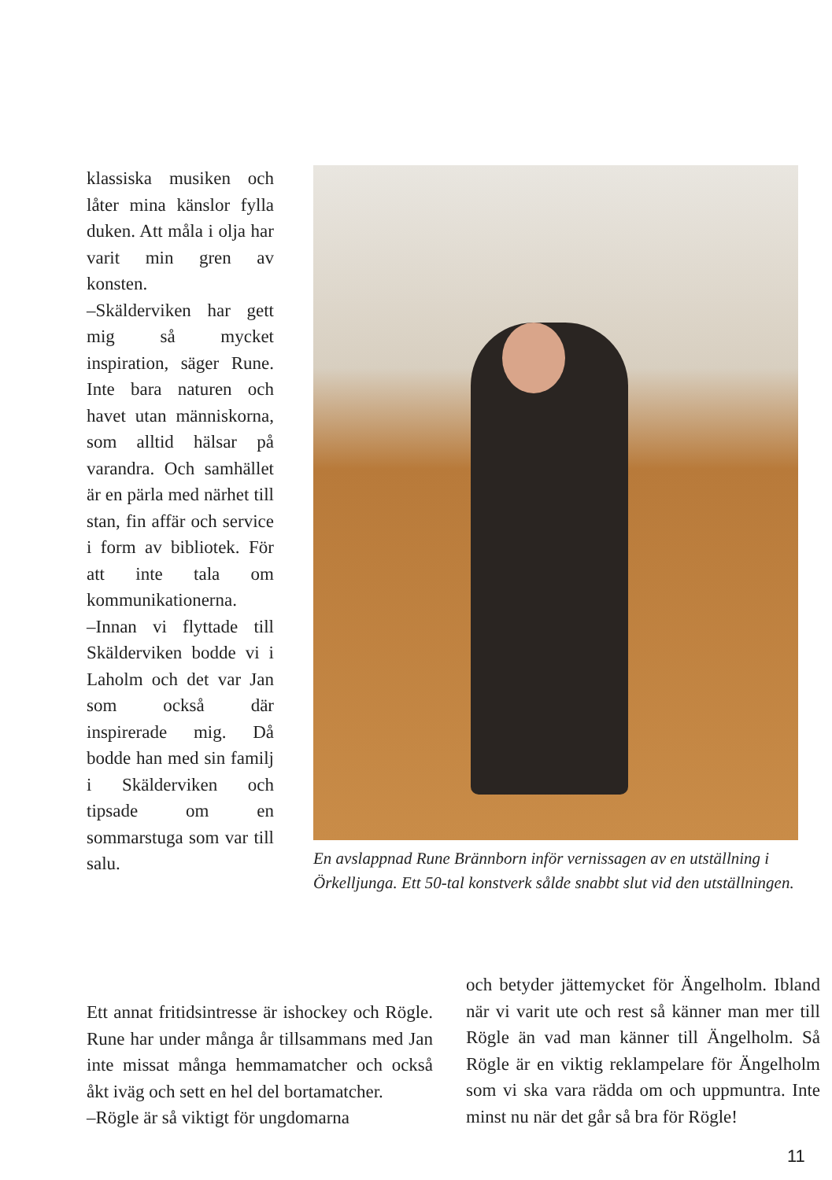klassiska musiken och låter mina känslor fylla duken. Att måla i olja har varit min gren av konsten.
–Skälderviken har gett mig så mycket inspiration, säger Rune. Inte bara naturen och havet utan människorna, som alltid hälsar på varandra. Och samhället är en pärla med närhet till stan, fin affär och service i form av bibliotek. För att inte tala om kommunikationerna.
–Innan vi flyttade till Skälderviken bodde vi i Laholm och det var Jan som också där inspirerade mig. Då bodde han med sin familj i Skälderviken och tipsade om en sommarstuga som var till salu.
En avslappnad Rune Brännborn inför vernissagen av en utställning i Örkelljunga. Ett 50-tal konstverk sålde snabbt slut vid den utställningen.
Ett annat fritidsintresse är ishockey och Rögle. Rune har under många år tillsammans med Jan inte missat många hemmamatcher och också åkt iväg och sett en hel del bortamatcher.
–Rögle är så viktigt för ungdomarna
och betyder jättemycket för Ängelholm. Ibland när vi varit ute och rest så känner man mer till Rögle än vad man känner till Ängelholm. Så Rögle är en viktig reklampelare för Ängelholm som vi ska vara rädda om och uppmuntra. Inte minst nu när det går så bra för Rögle!
11